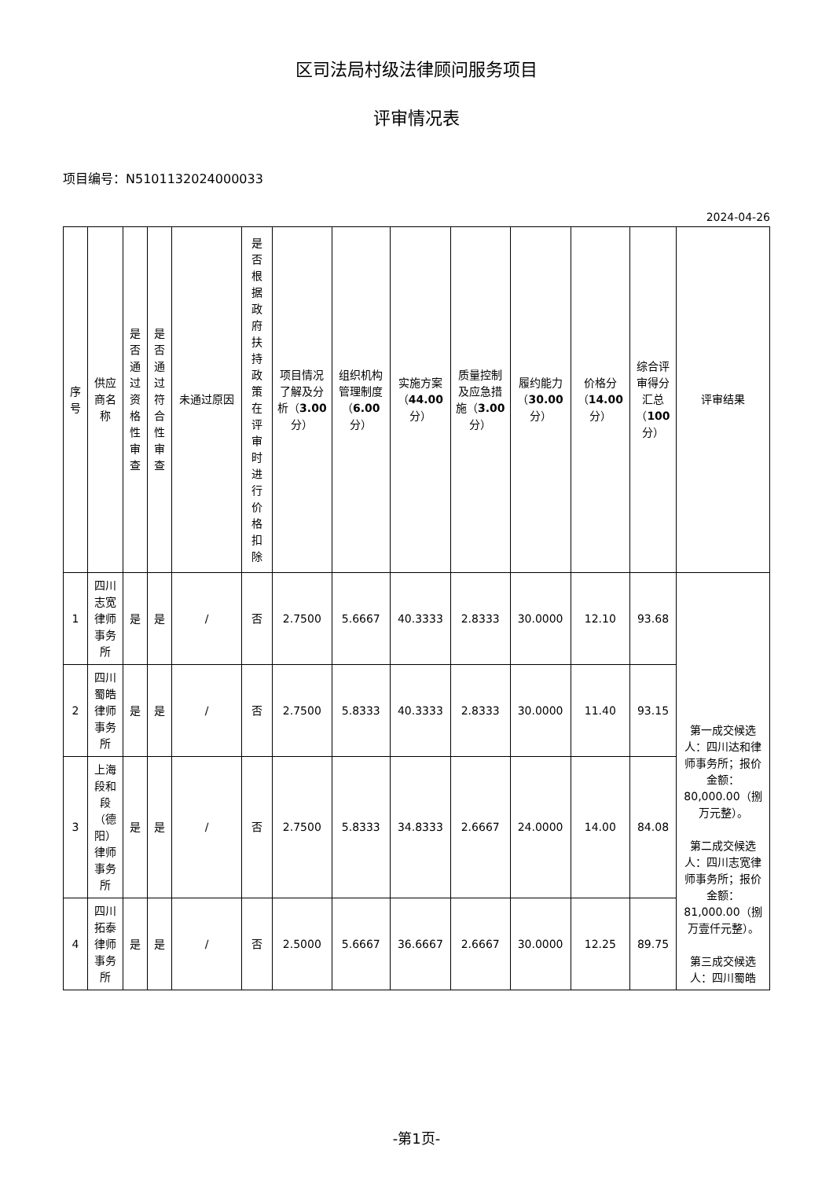区司法局村级法律顾问服务项目
评审情况表
项目编号：N5101132024000033
2024-04-26
| 序号 | 供应商名称 | 是否通过资格性审查 | 是否通过符合性审查 | 未通过原因 | 是否根据政府扶持政策在评审时进行价格扣除 | 项目情况了解及分析（ 3.00 分） | 组织机构管理制度（ 6.00 分） | 实施方案（ 44.00 分） | 质量控制及应急措施（ 3.00 分） | 履约能力（ 30.00 分） | 价格分（ 14.00 分） | 综合评审得分汇总（ 100 分） | 评审结果 |
| --- | --- | --- | --- | --- | --- | --- | --- | --- | --- | --- | --- | --- | --- |
| 1 | 四川志宽律师事务所 | 是 | 是 | / | 否 | 2.7500 | 5.6667 | 40.3333 | 2.8333 | 30.0000 | 12.10 | 93.68 | 第一成交候选人：四川达和律师事务所；报价金额：80,000.00（捌万元整）。 第二成交候选人：四川志宽律师事务所；报价金额：81,000.00（捌万壹仟元整）。 第三成交候选人：四川蜀皓 |
| 2 | 四川蜀皓律师事务所 | 是 | 是 | / | 否 | 2.7500 | 5.8333 | 40.3333 | 2.8333 | 30.0000 | 11.40 | 93.15 | |
| 3 | 上海段和段（德阳）律师事务所 | 是 | 是 | / | 否 | 2.7500 | 5.8333 | 34.8333 | 2.6667 | 24.0000 | 14.00 | 84.08 | |
| 4 | 四川拓泰律师事务所 | 是 | 是 | / | 否 | 2.5000 | 5.6667 | 36.6667 | 2.6667 | 30.0000 | 12.25 | 89.75 | |
-第1页-